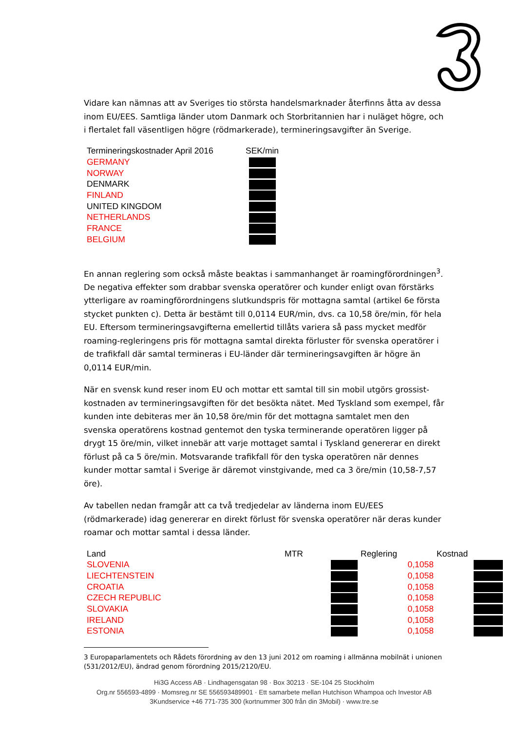Vidare kan nämnas att av Sveriges tio största handelsmarknader återfinns åtta av dessa inom EU/EES. Samtliga länder utom Danmark och Storbritannien har i nuläget högre, och i flertalet fall väsentligen högre (rödmarkerade), termineringsavgifter än Sverige.
| Termineringskostnader April 2016 | SEK/min |
| --- | --- |
| GERMANY | |
| NORWAY | |
| DENMARK | |
| FINLAND | |
| UNITED KINGDOM | |
| NETHERLANDS | |
| FRANCE | |
| BELGIUM | |
En annan reglering som också måste beaktas i sammanhanget är roamingförordningen<sup>3</sup>. De negativa effekter som drabbar svenska operatörer och kunder enligt ovan förstärks ytterligare av roamingförordningens slutkundspris för mottagna samtal (artikel 6e första stycket punkten c). Detta är bestämt till 0,0114 EUR/min, dvs. ca 10,58 öre/min, för hela EU. Eftersom termineringsavgifterna emellertid tillåts variera så pass mycket medför roaming-regleringens pris för mottagna samtal direkta förluster för svenska operatörer i de trafikfall där samtal termineras i EU-länder där termineringsavgiften är högre än 0,0114 EUR/min.
När en svensk kund reser inom EU och mottar ett samtal till sin mobil utgörs grossist-kostnaden av termineringsavgiften för det besökta nätet. Med Tyskland som exempel, får kunden inte debiteras mer än 10,58 öre/min för det mottagna samtalet men den svenska operatörens kostnad gentemot den tyska terminerande operatören ligger på drygt 15 öre/min, vilket innebär att varje mottaget samtal i Tyskland genererar en direkt förlust på ca 5 öre/min. Motsvarande trafikfall för den tyska operatören när dennes kunder mottar samtal i Sverige är däremot vinstgivande, med ca 3 öre/min (10,58-7,57 öre).
Av tabellen nedan framgår att ca två tredjedelar av länderna inom EU/EES (rödmarkerade) idag genererar en direkt förlust för svenska operatörer när deras kunder roamar och mottar samtal i dessa länder.
| Land | MTR | Reglering | Kostnad |
| --- | --- | --- | --- |
| SLOVENIA | | 0,1058 | |
| LIECHTENSTEIN | | 0,1058 | |
| CROATIA | | 0,1058 | |
| CZECH REPUBLIC | | 0,1058 | |
| SLOVAKIA | | 0,1058 | |
| IRELAND | | 0,1058 | |
| ESTONIA | | 0,1058 | |
3 Europaparlamentets och Rådets förordning av den 13 juni 2012 om roaming i allmänna mobilnät i unionen (531/2012/EU), ändrad genom förordning 2015/2120/EU.
Hi3G Access AB · Lindhagensgatan 98 · Box 30213 · SE-104 25 Stockholm
Org.nr 556593-4899 · Momsreg.nr SE 556593489901 · Ett samarbete mellan Hutchison Whampoa och Investor AB
3Kundservice +46 771-735 300 (kortnummer 300 från din 3Mobil) · www.tre.se